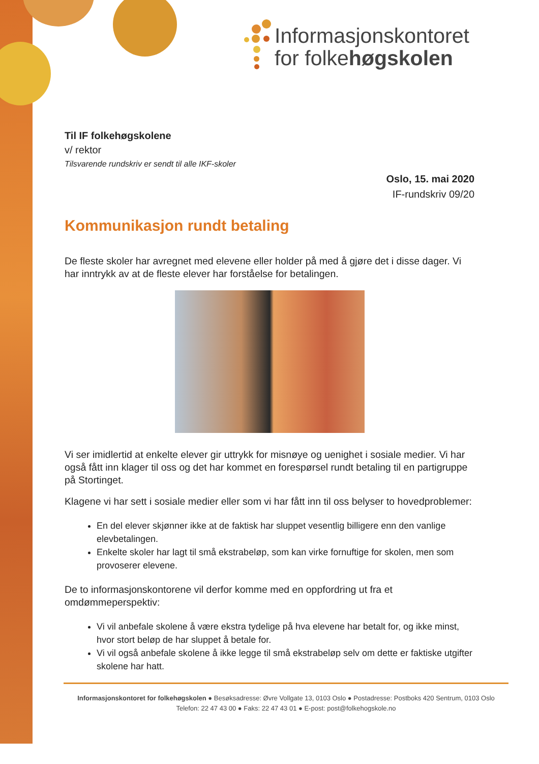Informasjonskontoret
for folkehøgskolen
Til IF folkehøgskolene
v/ rektor
Tilsvarende rundskriv er sendt til alle IKF-skoler
Oslo, 15. mai 2020
IF-rundskriv 09/20
Kommunikasjon rundt betaling
De fleste skoler har avregnet med elevene eller holder på med å gjøre det i disse dager. Vi har inntrykk av at de fleste elever har forståelse for betalingen.
Vi ser imidlertid at enkelte elever gir uttrykk for misnøye og uenighet i sosiale medier. Vi har også fått inn klager til oss og det har kommet en forespørsel rundt betaling til en partigruppe på Stortinget.
Klagene vi har sett i sosiale medier eller som vi har fått inn til oss belyser to hovedproblemer:
En del elever skjønner ikke at de faktisk har sluppet vesentlig billigere enn den vanlige elevbetalingen.
Enkelte skoler har lagt til små ekstrabeløp, som kan virke fornuftige for skolen, men som provoserer elevene.
De to informasjonskontorene vil derfor komme med en oppfordring ut fra et omdømmeperspektiv:
Vi vil anbefale skolene å være ekstra tydelige på hva elevene har betalt for, og ikke minst, hvor stort beløp de har sluppet å betale for.
Vi vil også anbefale skolene å ikke legge til små ekstrabeløp selv om dette er faktiske utgifter skolene har hatt.
Informasjonskontoret for folkehøgskolen ● Besøksadresse: Øvre Vollgate 13, 0103 Oslo ● Postadresse: Postboks 420 Sentrum, 0103 Oslo
Telefon: 22 47 43 00 ● Faks: 22 47 43 01 ● E-post: post@folkehogskole.no